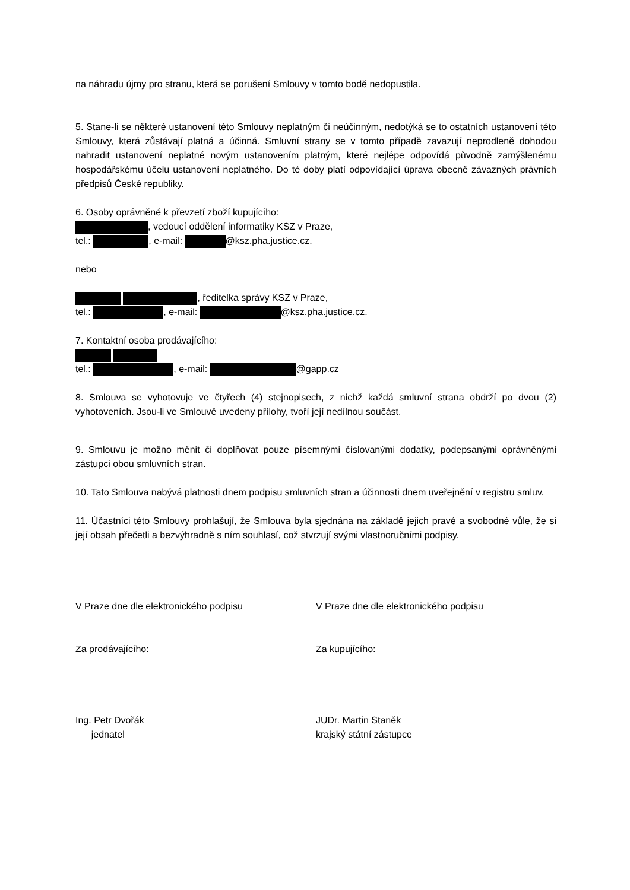na náhradu újmy pro stranu, která se porušení Smlouvy v tomto bodě nedopustila.
5. Stane-li se některé ustanovení této Smlouvy neplatným či neúčinným, nedotýká se to ostatních ustanovení této Smlouvy, která zůstávají platná a účinná. Smluvní strany se v tomto případě zavazují neprodleně dohodou nahradit ustanovení neplatné novým ustanovením platným, které nejlépe odpovídá původně zamýšlenému hospodářskému účelu ustanovení neplatného. Do té doby platí odpovídající úprava obecně závazných právních předpisů České republiky.
6. Osoby oprávněné k převzetí zboží kupujícího:
, vedoucí oddělení informatiky KSZ v Praze,
tel.: , e-mail: @ksz.pha.justice.cz.
nebo
, ředitelka správy KSZ v Praze,
tel.: , e-mail: @ksz.pha.justice.cz.
7. Kontaktní osoba prodávajícího:
tel.: , e-mail: @gapp.cz
8. Smlouva se vyhotovuje ve čtyřech (4) stejnopisech, z nichž každá smluvní strana obdrží po dvou (2) vyhotoveních. Jsou-li ve Smlouvě uvedeny přílohy, tvoří její nedílnou součást.
9. Smlouvu je možno měnit či doplňovat pouze písemnými číslovanými dodatky, podepsanými oprávněnými zástupci obou smluvních stran.
10. Tato Smlouva nabývá platnosti dnem podpisu smluvních stran a účinnosti dnem uveřejnění v registru smluv.
11. Účastníci této Smlouvy prohlašují, že Smlouva byla sjednána na základě jejich pravé a svobodné vůle, že si její obsah přečetli a bezvýhradně s ním souhlasí, což stvrzují svými vlastnoručními podpisy.
V Praze dne dle elektronického podpisu V Praze dne dle elektronického podpisu
Za prodávajícího: Za kupujícího:
Ing. Petr Dvořák
jednatel
JUDr. Martin Staněk
krajský státní zástupce